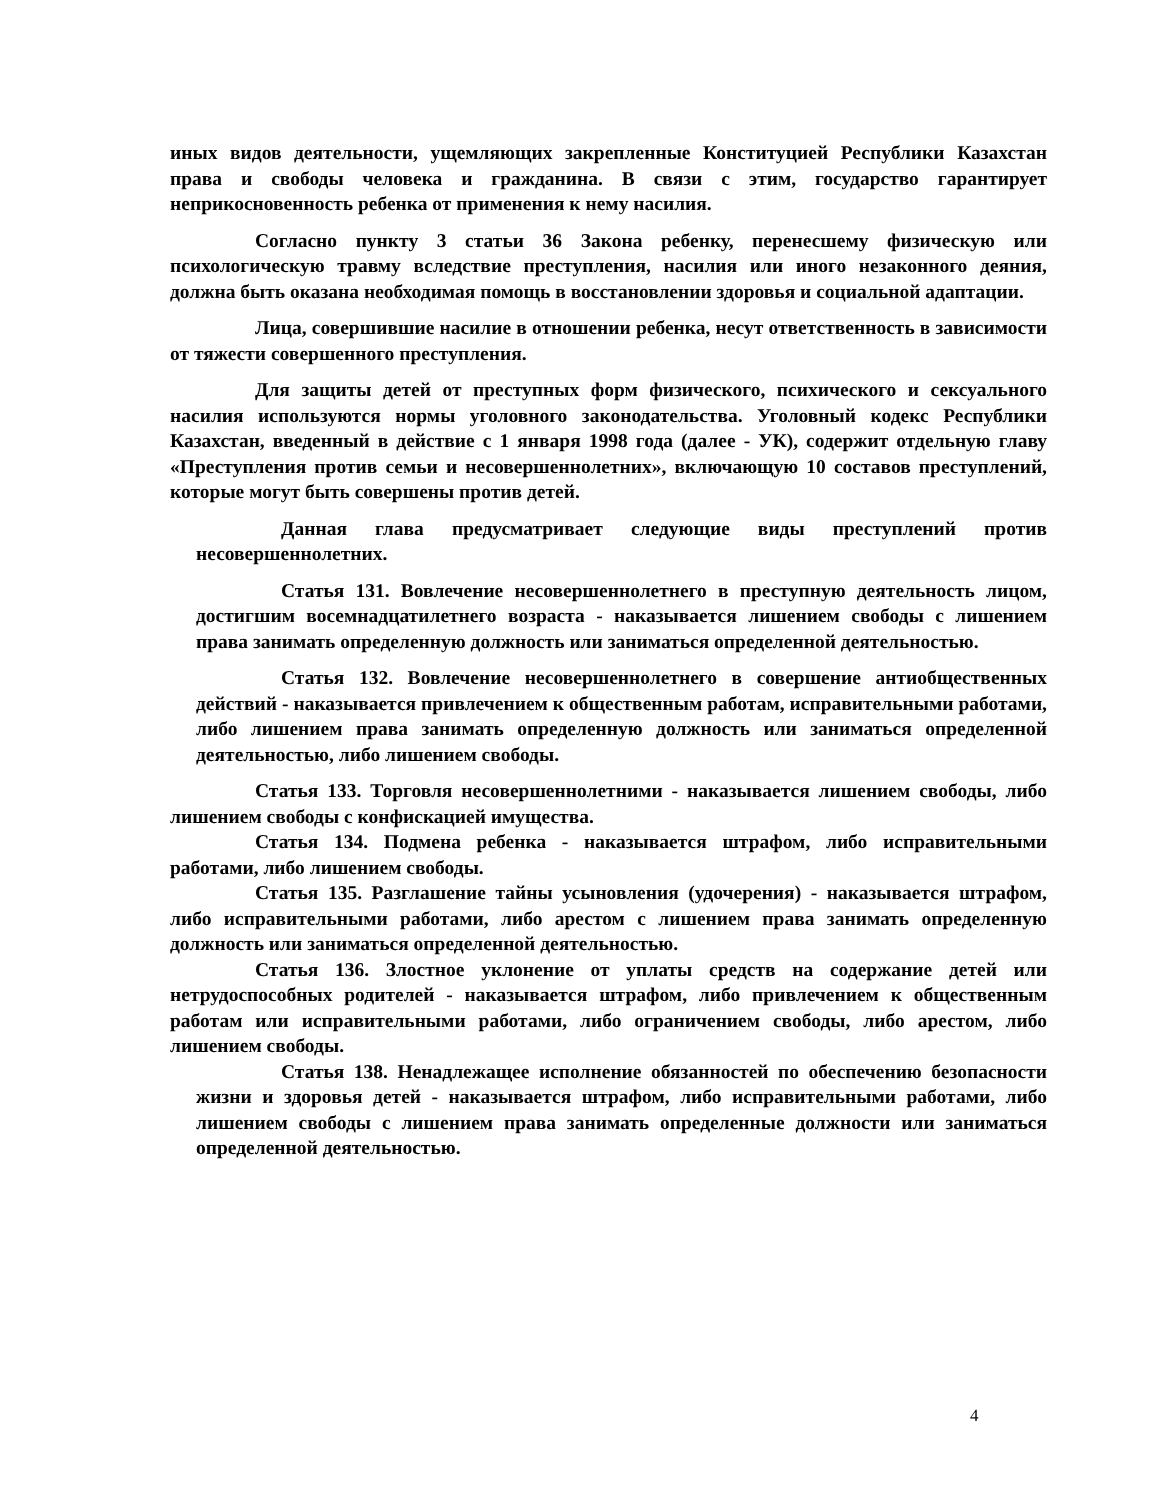иных видов деятельности, ущемляющих закрепленные Конституцией Республики Казахстан права и свободы человека и гражданина. В связи с этим, государство гарантирует неприкосновенность ребенка от применения к нему насилия.
Согласно пункту 3 статьи 36 Закона ребенку, перенесшему физическую или психологическую травму вследствие преступления, насилия или иного незаконного деяния, должна быть оказана необходимая помощь в восстановлении здоровья и социальной адаптации.
Лица, совершившие насилие в отношении ребенка, несут ответственность в зависимости от тяжести совершенного преступления.
Для защиты детей от преступных форм физического, психического и сексуального насилия используются нормы уголовного законодательства. Уголовный кодекс Республики Казахстан, введенный в действие с 1 января 1998 года (далее - УК), содержит отдельную главу «Преступления против семьи и несовершеннолетних», включающую 10 составов преступлений, которые могут быть совершены против детей.
Данная глава предусматривает следующие виды преступлений против несовершеннолетних.
Статья 131. Вовлечение несовершеннолетнего в преступную деятельность лицом, достигшим восемнадцатилетнего возраста - наказывается лишением свободы с лишением права занимать определенную должность или заниматься определенной деятельностью.
Статья 132. Вовлечение несовершеннолетнего в совершение антиобщественных действий - наказывается привлечением к общественным работам, исправительными работами, либо лишением права занимать определенную должность или заниматься определенной деятельностью, либо лишением свободы.
Статья 133. Торговля несовершеннолетними - наказывается лишением свободы, либо лишением свободы с конфискацией имущества.
Статья 134. Подмена ребенка - наказывается штрафом, либо исправительными работами, либо лишением свободы.
Статья 135. Разглашение тайны усыновления (удочерения) - наказывается штрафом, либо исправительными работами, либо арестом с лишением права занимать определенную должность или заниматься определенной деятельностью.
Статья 136. Злостное уклонение от уплаты средств на содержание детей или нетрудоспособных родителей - наказывается штрафом, либо привлечением к общественным работам или исправительными работами, либо ограничением свободы, либо арестом, либо лишением свободы.
Статья 138. Ненадлежащее исполнение обязанностей по обеспечению безопасности жизни и здоровья детей - наказывается штрафом, либо исправительными работами, либо лишением свободы с лишением права занимать определенные должности или заниматься определенной деятельностью.
4